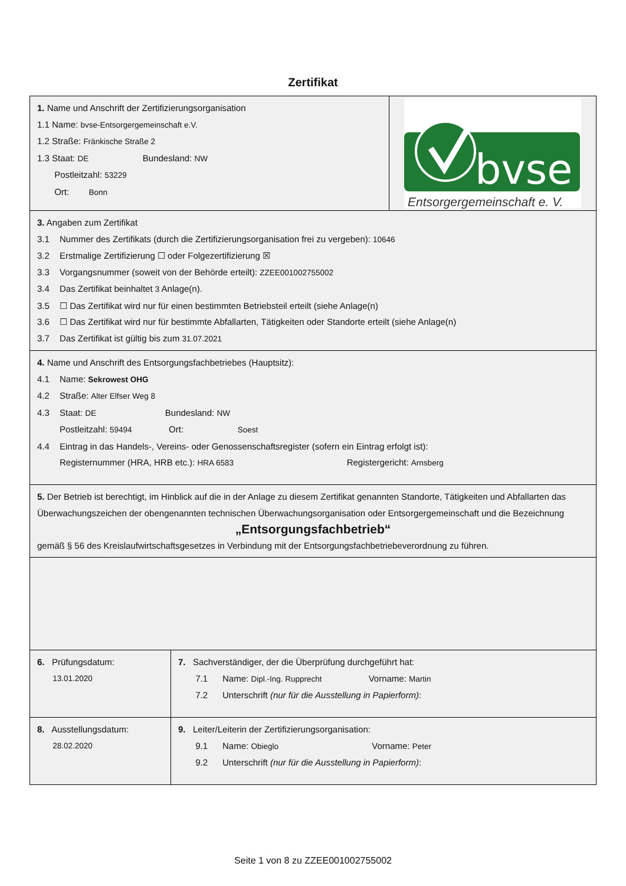Zertifikat
1. Name und Anschrift der Zertifizierungsorganisation
1.1 Name: bvse-Entsorgergemeinschaft e.V.
1.2 Straße: Fränkische Straße 2
1.3 Staat: DE Bundesland: NW
Postleitzahl: 53229
Ort: Bonn
bvse
Entsorgergemeinschaft e. V.
3. Angaben zum Zertifikat
3.1 Nummer des Zertifikats (durch die Zertifizierungsorganisation frei zu vergeben): 10646
3.2 Erstmalige Zertifizierung ☐ oder Folgezertifizierung ☒
3.3 Vorgangsnummer (soweit von der Behörde erteilt): ZZEE001002755002
3.4 Das Zertifikat beinhaltet 3 Anlage(n).
3.5 ☐ Das Zertifikat wird nur für einen bestimmten Betriebsteil erteilt (siehe Anlage(n)
3.6 ☐ Das Zertifikat wird nur für bestimmte Abfallarten, Tätigkeiten oder Standorte erteilt (siehe Anlage(n)
3.7 Das Zertifikat ist gültig bis zum 31.07.2021
4. Name und Anschrift des Entsorgungsfachbetriebes (Hauptsitz):
4.1 Name: Sekrowest OHG
4.2 Straße: Alter Elfser Weg 8
4.3 Staat: DE Bundesland: NW
Postleitzahl: 59494 Ort: Soest
4.4 Eintrag in das Handels-, Vereins- oder Genossenschaftsregister (sofern ein Eintrag erfolgt ist):
Registernummer (HRA, HRB etc.): HRA 6583 Registergericht: Arnsberg
5. Der Betrieb ist berechtigt, im Hinblick auf die in der Anlage zu diesem Zertifikat genannten Standorte, Tätigkeiten und Abfallarten das Überwachungszeichen der obengenannten technischen Überwachungsorganisation oder Entsorgergemeinschaft und die Bezeichnung
„Entsorgungsfachbetrieb“
gemäß § 56 des Kreislaufwirtschaftsgesetzes in Verbindung mit der Entsorgungsfachbetriebeverordnung zu führen.
6. Prüfungsdatum:
13.01.2020
7. Sachverständiger, der die Überprüfung durchgeführt hat:
7.1 Name: Dipl.-Ing. Rupprecht Vorname: Martin
7.2 Unterschrift (nur für die Ausstellung in Papierform):
8. Ausstellungsdatum:
28.02.2020
9. Leiter/Leiterin der Zertifizierungsorganisation:
9.1 Name: Obieglo Vorname: Peter
9.2 Unterschrift (nur für die Ausstellung in Papierform):
Seite 1 von 8 zu ZZEE001002755002